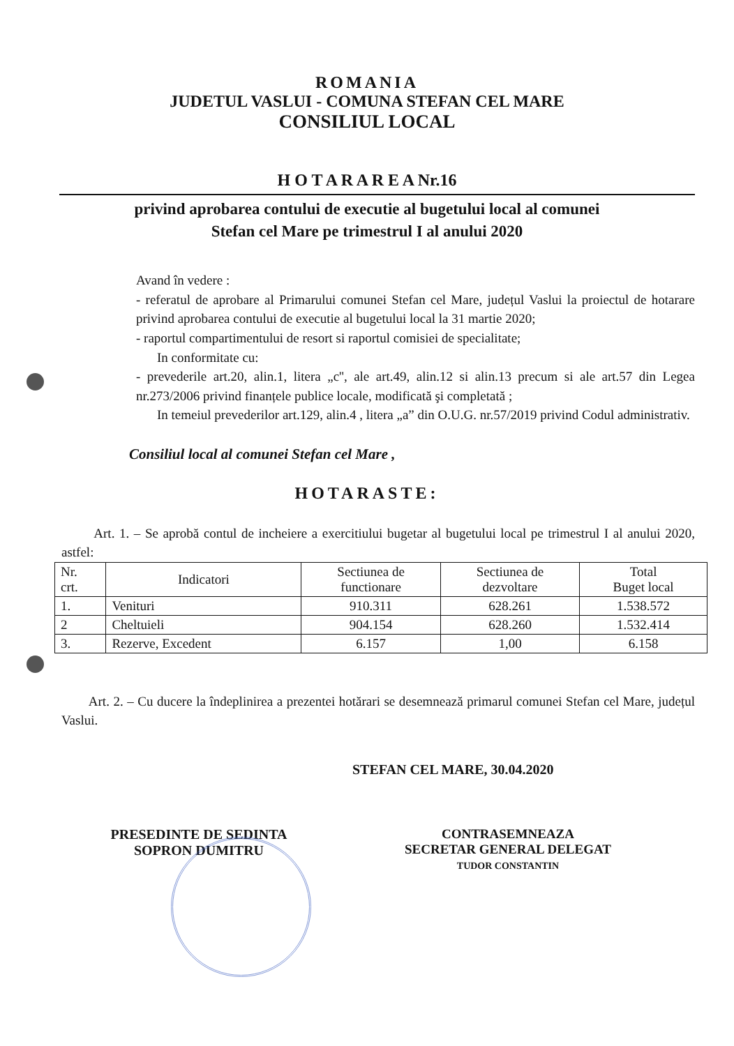ROMANIA
JUDETUL VASLUI - COMUNA STEFAN CEL MARE
CONSILIUL LOCAL
H O T A R A R E A Nr.16
privind aprobarea contului de executie al bugetului local al comunei
Stefan cel Mare pe trimestrul I al anului 2020
Avand în vedere :
- referatul de aprobare al Primarului comunei Stefan cel Mare, județul Vaslui la proiectul de hotarare privind aprobarea contului de executie al bugetului local la 31 martie 2020;
- raportul compartimentului de resort si raportul comisiei de specialitate;
In conformitate cu:
- prevederile art.20, alin.1, litera „c'', ale art.49, alin.12 si alin.13 precum si ale art.57 din Legea nr.273/2006 privind finanțele publice locale, modificată şi completată ;
In temeiul prevederilor art.129, alin.4 , litera „a” din O.U.G. nr.57/2019 privind Codul administrativ.
Consiliul local al comunei Stefan cel Mare ,
HOTARASTE:
Art. 1. – Se aprobă contul de incheiere a exercitiului bugetar al bugetului local pe trimestrul I al anului 2020, astfel:
| Nr. crt. | Indicatori | Sectiunea de functionare | Sectiunea de dezvoltare | Total Buget local |
| --- | --- | --- | --- | --- |
| 1. | Venituri | 910.311 | 628.261 | 1.538.572 |
| 2 | Cheltuieli | 904.154 | 628.260 | 1.532.414 |
| 3. | Rezerve, Excedent | 6.157 | 1,00 | 6.158 |
Art. 2. – Cu ducere la îndeplinirea a prezentei hotărari se desemnează primarul comunei Stefan cel Mare, județul Vaslui.
STEFAN CEL MARE, 30.04.2020
PRESEDINTE DE SEDINTA
SOPRON DUMITRU
CONTRASEMNEAZA
SECRETAR GENERAL DELEGAT
TUDOR CONSTANTIN